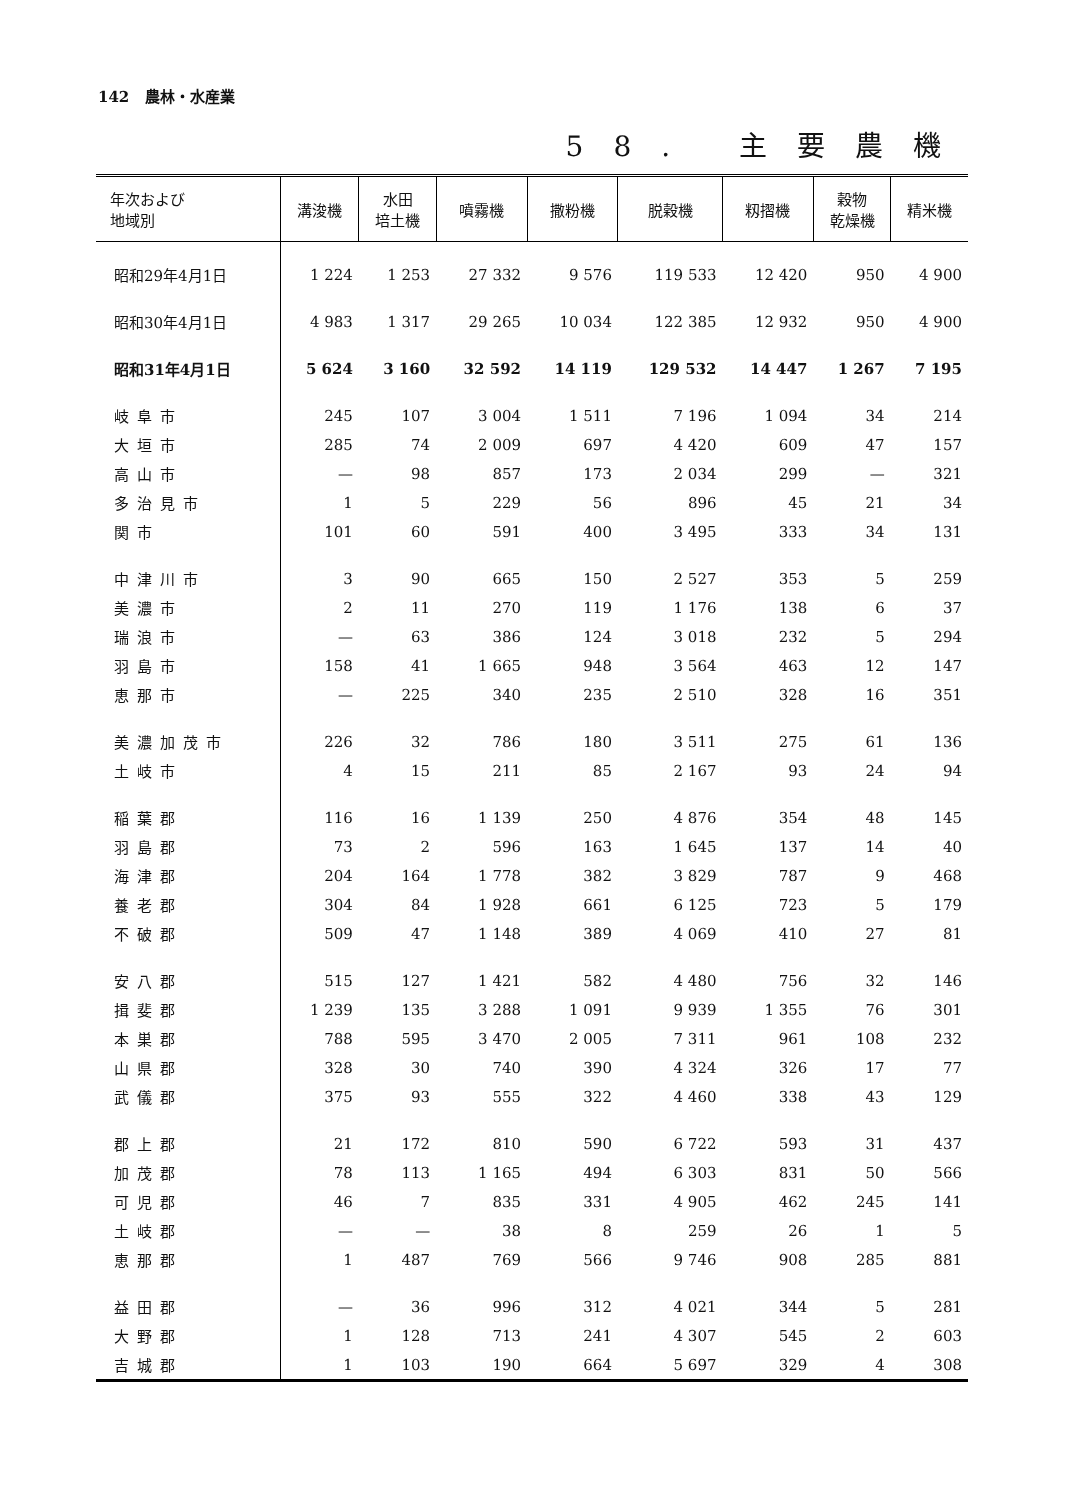142 農林・水産業
58. 主要農機
| 年次および 地域別 | 溝浚機 | 水田 培土機 | 噴霧機 | 撒粉機 | 脱穀機 | 籾摺機 | 穀物 乾燥機 | 精米機 |
| --- | --- | --- | --- | --- | --- | --- | --- | --- |
| 昭和29年4月1日 | 1 224 | 1 253 | 27 332 | 9 576 | 119 533 | 12 420 | 950 | 4 900 |
| 昭和30年4月1日 | 4 983 | 1 317 | 29 265 | 10 034 | 122 385 | 12 932 | 950 | 4 900 |
| 昭和31年4月1日 | 5 624 | 3 160 | 32 592 | 14 119 | 129 532 | 14 447 | 1 267 | 7 195 |
| 岐阜市 | 245 | 107 | 3 004 | 1 511 | 7 196 | 1 094 | 34 | 214 |
| 大垣市 | 285 | 74 | 2 009 | 697 | 4 420 | 609 | 47 | 157 |
| 高山市 | — | 98 | 857 | 173 | 2 034 | 299 | — | 321 |
| 多治見市 | 1 | 5 | 229 | 56 | 896 | 45 | 21 | 34 |
| 関市 | 101 | 60 | 591 | 400 | 3 495 | 333 | 34 | 131 |
| 中津川市 | 3 | 90 | 665 | 150 | 2 527 | 353 | 5 | 259 |
| 美濃市 | 2 | 11 | 270 | 119 | 1 176 | 138 | 6 | 37 |
| 瑞浪市 | — | 63 | 386 | 124 | 3 018 | 232 | 5 | 294 |
| 羽島市 | 158 | 41 | 1 665 | 948 | 3 564 | 463 | 12 | 147 |
| 恵那市 | — | 225 | 340 | 235 | 2 510 | 328 | 16 | 351 |
| 美濃加茂市 | 226 | 32 | 786 | 180 | 3 511 | 275 | 61 | 136 |
| 土岐市 | 4 | 15 | 211 | 85 | 2 167 | 93 | 24 | 94 |
| 稲葉郡 | 116 | 16 | 1 139 | 250 | 4 876 | 354 | 48 | 145 |
| 羽島郡 | 73 | 2 | 596 | 163 | 1 645 | 137 | 14 | 40 |
| 海津郡 | 204 | 164 | 1 778 | 382 | 3 829 | 787 | 9 | 468 |
| 養老郡 | 304 | 84 | 1 928 | 661 | 6 125 | 723 | 5 | 179 |
| 不破郡 | 509 | 47 | 1 148 | 389 | 4 069 | 410 | 27 | 81 |
| 安八郡 | 515 | 127 | 1 421 | 582 | 4 480 | 756 | 32 | 146 |
| 揖斐郡 | 1 239 | 135 | 3 288 | 1 091 | 9 939 | 1 355 | 76 | 301 |
| 本巣郡 | 788 | 595 | 3 470 | 2 005 | 7 311 | 961 | 108 | 232 |
| 山県郡 | 328 | 30 | 740 | 390 | 4 324 | 326 | 17 | 77 |
| 武儀郡 | 375 | 93 | 555 | 322 | 4 460 | 338 | 43 | 129 |
| 郡上郡 | 21 | 172 | 810 | 590 | 6 722 | 593 | 31 | 437 |
| 加茂郡 | 78 | 113 | 1 165 | 494 | 6 303 | 831 | 50 | 566 |
| 可児郡 | 46 | 7 | 835 | 331 | 4 905 | 462 | 245 | 141 |
| 土岐郡 | — | — | 38 | 8 | 259 | 26 | 1 | 5 |
| 恵那郡 | 1 | 487 | 769 | 566 | 9 746 | 908 | 285 | 881 |
| 益田郡 | — | 36 | 996 | 312 | 4 021 | 344 | 5 | 281 |
| 大野郡 | 1 | 128 | 713 | 241 | 4 307 | 545 | 2 | 603 |
| 吉城郡 | 1 | 103 | 190 | 664 | 5 697 | 329 | 4 | 308 |